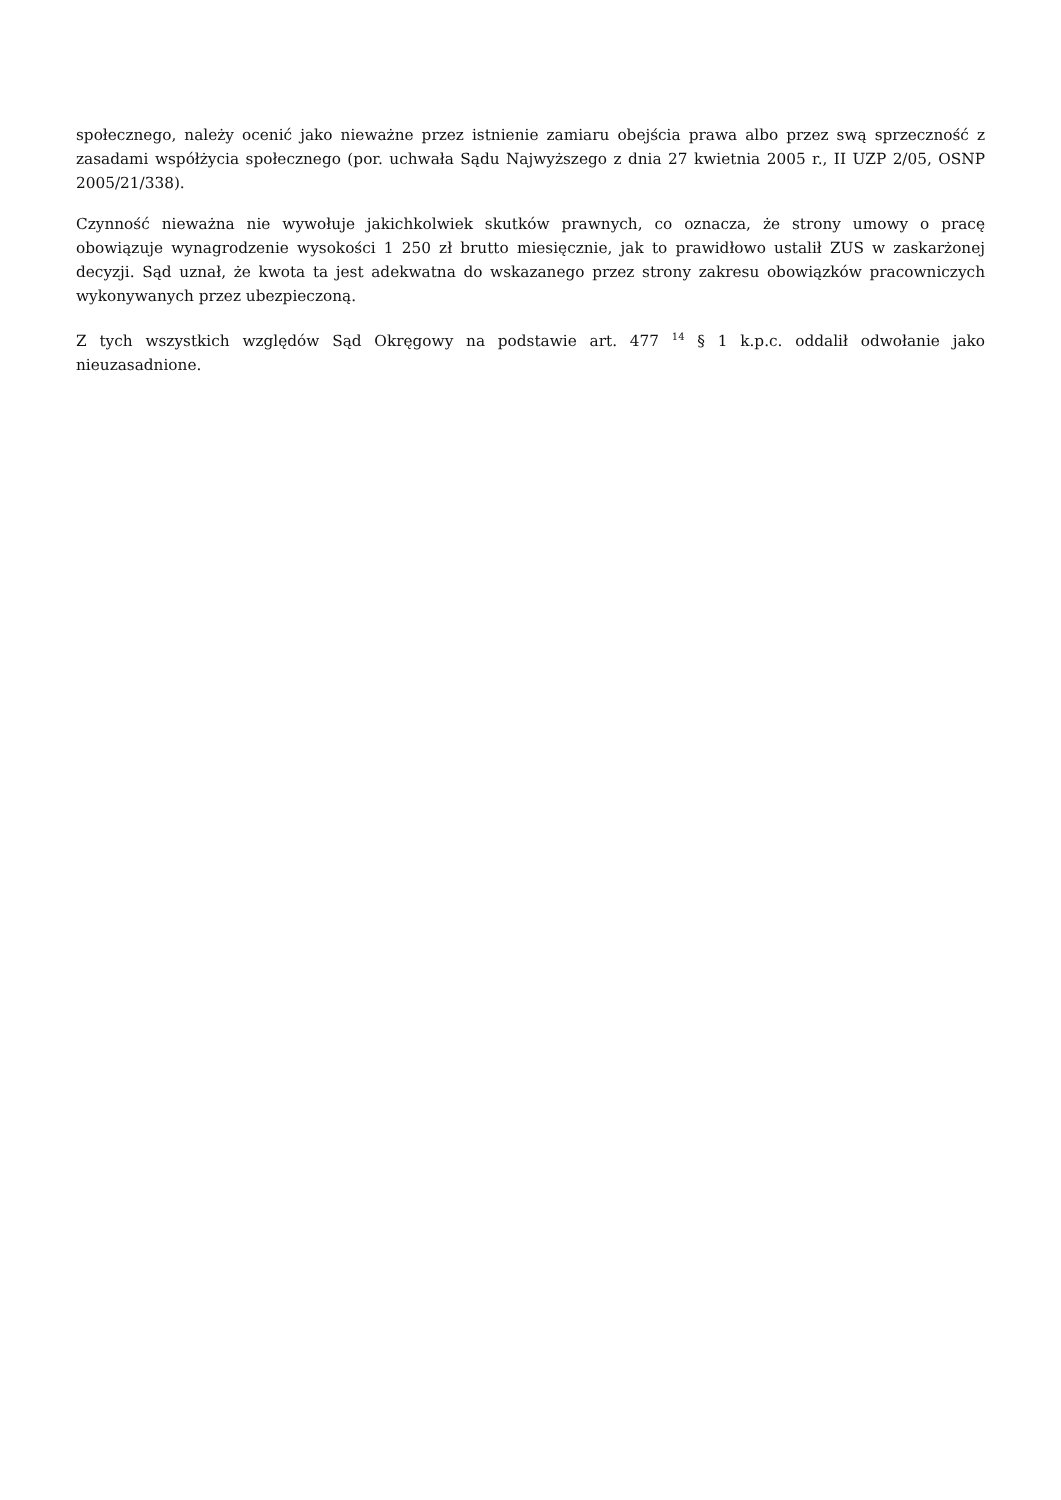społecznego, należy ocenić jako nieważne przez istnienie zamiaru obejścia prawa albo przez swą sprzeczność z zasadami współżycia społecznego (por. uchwała Sądu Najwyższego z dnia 27 kwietnia 2005 r., II UZP 2/05, OSNP 2005/21/338).
Czynność nieważna nie wywołuje jakichkolwiek skutków prawnych, co oznacza, że strony umowy o pracę obowiązuje wynagrodzenie wysokości 1 250 zł brutto miesięcznie, jak to prawidłowo ustalił ZUS w zaskarżonej decyzji. Sąd uznał, że kwota ta jest adekwatna do wskazanego przez strony zakresu obowiązków pracowniczych wykonywanych przez ubezpieczoną.
Z tych wszystkich względów Sąd Okręgowy na podstawie art. 477 <sup>14</sup> § 1 k.p.c. oddalił odwołanie jako nieuzasadnione.